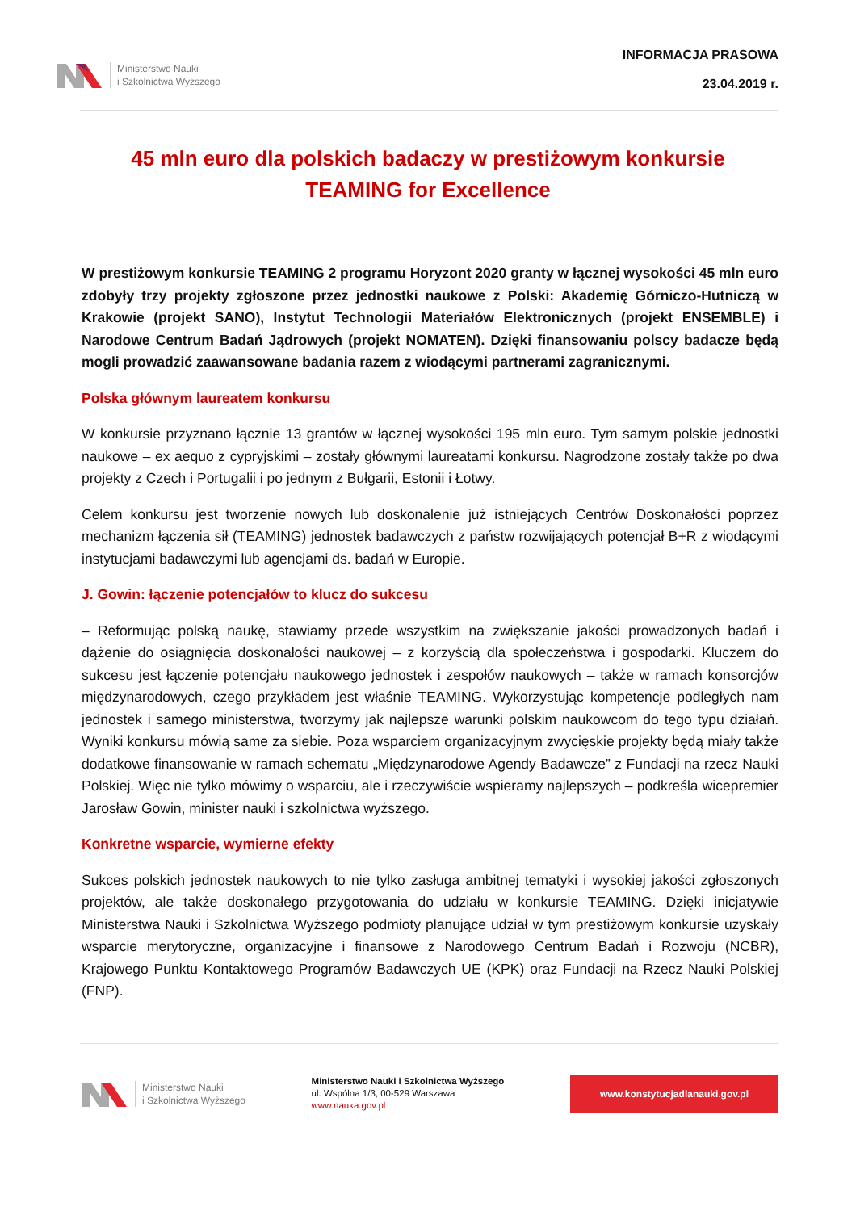Ministerstwo Nauki
i Szkolnictwa Wyższego
INFORMACJA PRASOWA
23.04.2019 r.
45 mln euro dla polskich badaczy w prestiżowym konkursie TEAMING for Excellence
W prestiżowym konkursie TEAMING 2 programu Horyzont 2020 granty w łącznej wysokości 45 mln euro zdobyły trzy projekty zgłoszone przez jednostki naukowe z Polski: Akademię Górniczo-Hutniczą w Krakowie (projekt SANO), Instytut Technologii Materiałów Elektronicznych (projekt ENSEMBLE) i Narodowe Centrum Badań Jądrowych (projekt NOMATEN). Dzięki finansowaniu polscy badacze będą mogli prowadzić zaawansowane badania razem z wiodącymi partnerami zagranicznymi.
Polska głównym laureatem konkursu
W konkursie przyznano łącznie 13 grantów w łącznej wysokości 195 mln euro. Tym samym polskie jednostki naukowe – ex aequo z cypryjskimi – zostały głównymi laureatami konkursu. Nagrodzone zostały także po dwa projekty z Czech i Portugalii i po jednym z Bułgarii, Estonii i Łotwy.
Celem konkursu jest tworzenie nowych lub doskonalenie już istniejących Centrów Doskonałości poprzez mechanizm łączenia sił (TEAMING) jednostek badawczych z państw rozwijających potencjał B+R z wiodącymi instytucjami badawczymi lub agencjami ds. badań w Europie.
J. Gowin: łączenie potencjałów to klucz do sukcesu
– Reformując polską naukę, stawiamy przede wszystkim na zwiększanie jakości prowadzonych badań i dążenie do osiągnięcia doskonałości naukowej – z korzyścią dla społeczeństwa i gospodarki. Kluczem do sukcesu jest łączenie potencjału naukowego jednostek i zespołów naukowych – także w ramach konsorcjów międzynarodowych, czego przykładem jest właśnie TEAMING. Wykorzystując kompetencje podległych nam jednostek i samego ministerstwa, tworzymy jak najlepsze warunki polskim naukowcom do tego typu działań. Wyniki konkursu mówią same za siebie. Poza wsparciem organizacyjnym zwycięskie projekty będą miały także dodatkowe finansowanie w ramach schematu „Międzynarodowe Agendy Badawcze” z Fundacji na rzecz Nauki Polskiej. Więc nie tylko mówimy o wsparciu, ale i rzeczywiście wspieramy najlepszych – podkreśla wicepremier Jarosław Gowin, minister nauki i szkolnictwa wyższego.
Konkretne wsparcie, wymierne efekty
Sukces polskich jednostek naukowych to nie tylko zasługa ambitnej tematyki i wysokiej jakości zgłoszonych projektów, ale także doskonałego przygotowania do udziału w konkursie TEAMING. Dzięki inicjatywie Ministerstwa Nauki i Szkolnictwa Wyższego podmioty planujące udział w tym prestiżowym konkursie uzyskały wsparcie merytoryczne, organizacyjne i finansowe z Narodowego Centrum Badań i Rozwoju (NCBR), Krajowego Punktu Kontaktowego Programów Badawczych UE (KPK) oraz Fundacji na Rzecz Nauki Polskiej (FNP).
Ministerstwo Nauki
i Szkolnictwa Wyższego
Ministerstwo Nauki i Szkolnictwa Wyższego
ul. Wspólna 1/3, 00-529 Warszawa
www.nauka.gov.pl
www.konstytucjadlanauki.gov.pl